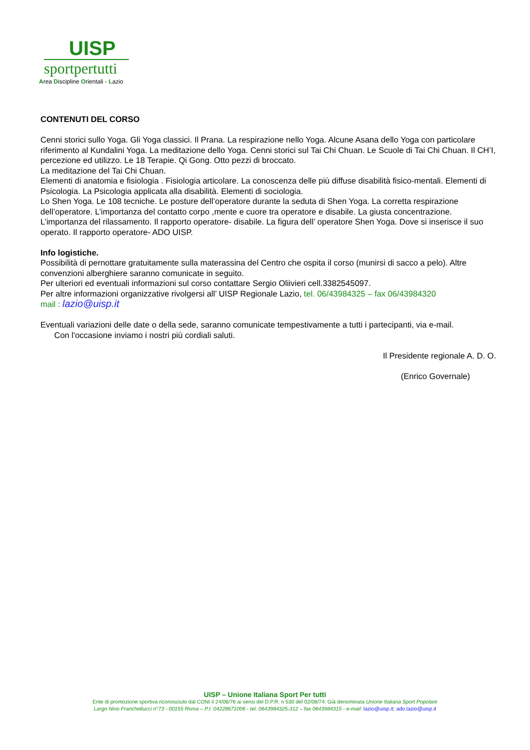UISP
sportpertutti
Area Discipline Orientali - Lazio
CONTENUTI DEL CORSO
Cenni storici sullo Yoga. Gli Yoga classici. Il Prana. La respirazione nello Yoga. Alcune Asana dello Yoga con particolare riferimento al Kundalini Yoga. La meditazione dello Yoga. Cenni storici sul Tai Chi Chuan. Le Scuole di Tai Chi Chuan. Il CH’I, percezione ed utilizzo. Le 18 Terapie. Qi Gong. Otto pezzi di broccato.
La meditazione del Tai Chi Chuan.
Elementi di anatomia e fisiologia . Fisiologia articolare. La conoscenza delle più diffuse disabilità fisico-mentali. Elementi di Psicologia. La Psicologia applicata alla disabilità. Elementi di sociologia.
Lo Shen Yoga. Le 108 tecniche. Le posture dell’operatore durante la seduta di Shen Yoga. La corretta respirazione dell’operatore. L’importanza del contatto corpo ,mente e cuore tra operatore e disabile. La giusta concentrazione. L’importanza del rilassamento. Il rapporto operatore- disabile. La figura dell’ operatore Shen Yoga. Dove si inserisce il suo operato. Il rapporto operatore- ADO UISP.
Info logistiche.
Possibilità di pernottare gratuitamente sulla materassina del Centro che ospita il corso (munirsi di sacco a pelo). Altre convenzioni alberghiere saranno comunicate in seguito.
Per ulteriori ed eventuali informazioni sul corso contattare Sergio Oliivieri cell.3382545097.
Per altre informazioni organizzative rivolgersi all’ UISP Regionale Lazio, tel. 06/43984325 – fax 06/43984320
mail : lazio@uisp.it
Eventuali variazioni delle date o della sede, saranno comunicate tempestivamente a tutti i partecipanti, via e-mail.
Con l'occasione inviamo i nostri più cordiali saluti.
Il Presidente regionale A. D. O.
(Enrico Governale)
UISP – Unione Italiana Sport Per tutti
Ente di promozione sportiva riconosciuto dal CONI il 24/06/76 ai sensi del D.P.R. n 530 del 02/08/74. Già denominata Unione Italiana Sport Popolare
Largo Nino Franchellucci n°73 - 00155 Roma – P.I. 04228671006 - tel. 0643984325-312 – fax 0643984315 - e-mail: lazio@uisp.it; ado.lazio@uisp.it